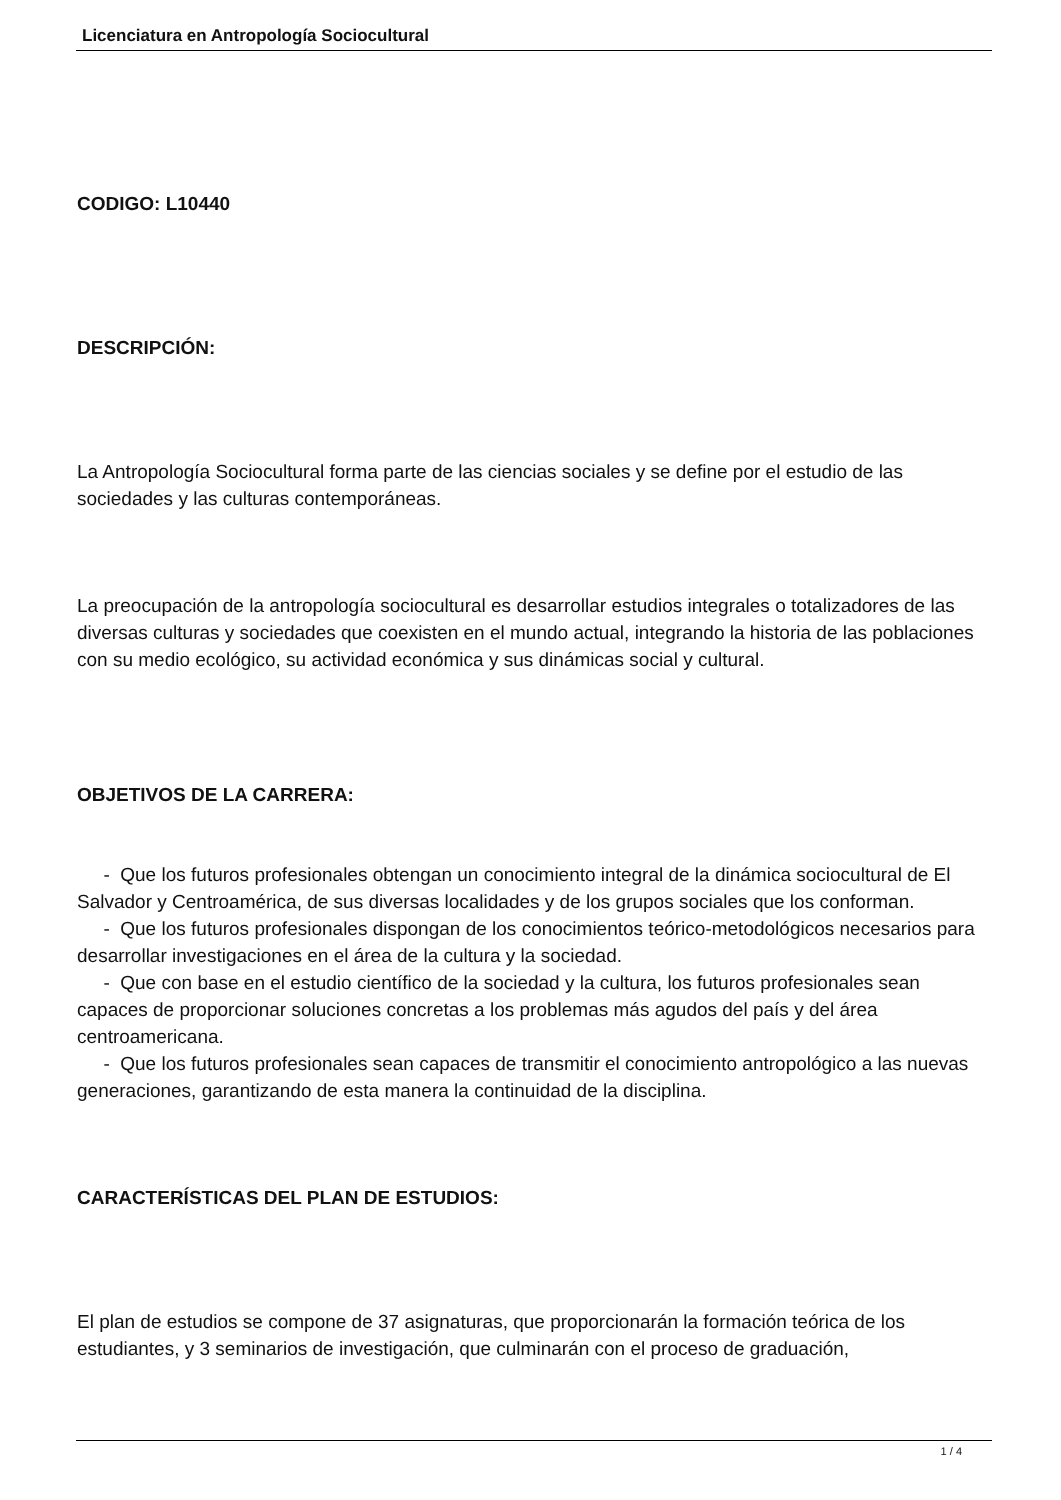Licenciatura en Antropología Sociocultural
CODIGO: L10440
DESCRIPCIÓN:
La Antropología Sociocultural forma parte de las ciencias sociales y se define por el estudio de las sociedades y las culturas contemporáneas.
La preocupación de la antropología sociocultural es desarrollar estudios integrales o totalizadores de las diversas culturas y sociedades que coexisten en el mundo actual, integrando la historia de las poblaciones con su medio ecológico, su actividad económica y sus dinámicas social y cultural.
OBJETIVOS DE LA CARRERA:
- Que los futuros profesionales obtengan un conocimiento integral de la dinámica sociocultural de El Salvador y Centroamérica, de sus diversas localidades y de los grupos sociales que los conforman.
- Que los futuros profesionales dispongan de los conocimientos teórico-metodológicos necesarios para desarrollar investigaciones en el área de la cultura y la sociedad.
- Que con base en el estudio científico de la sociedad y la cultura, los futuros profesionales sean capaces de proporcionar soluciones concretas a los problemas más agudos del país y del área centroamericana.
- Que los futuros profesionales sean capaces de transmitir el conocimiento antropológico a las nuevas generaciones, garantizando de esta manera la continuidad de la disciplina.
CARACTERÍSTICAS DEL PLAN DE ESTUDIOS:
El plan de estudios se compone de 37 asignaturas, que proporcionarán la formación teórica de los estudiantes, y 3 seminarios de investigación, que culminarán con el proceso de graduación,
1 / 4